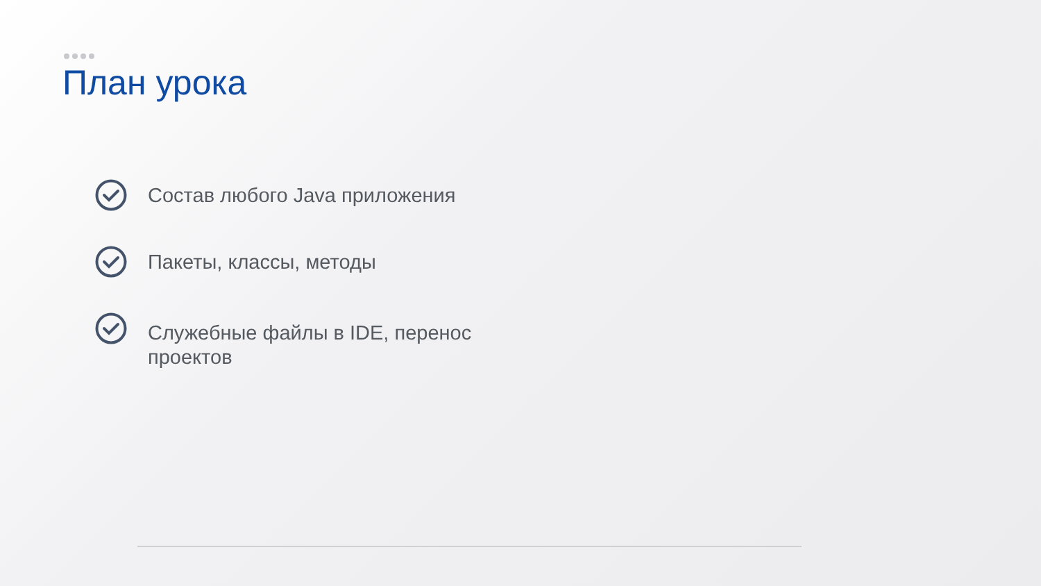План урока
Состав любого Java приложения
Пакеты, классы, методы
Служебные файлы в IDE, перенос проектов